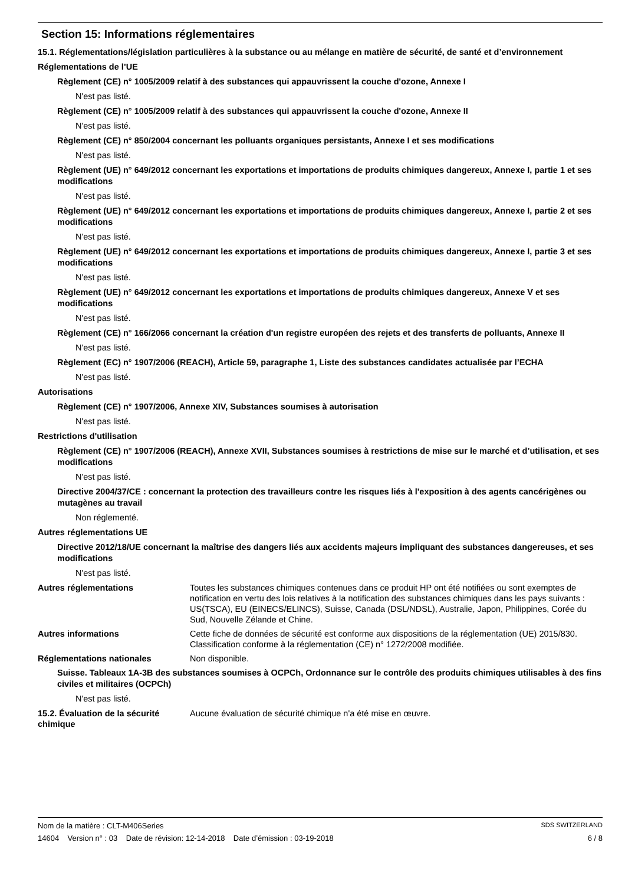Section 15: Informations réglementaires
15.1. Réglementations/législation particulières à la substance ou au mélange en matière de sécurité, de santé et d’environnement
Réglementations de l’UE
Règlement (CE) n° 1005/2009 relatif à des substances qui appauvrissent la couche d'ozone, Annexe I
N'est pas listé.
Règlement (CE) n° 1005/2009 relatif à des substances qui appauvrissent la couche d'ozone, Annexe II
N'est pas listé.
Règlement (CE) n° 850/2004 concernant les polluants organiques persistants, Annexe I et ses modifications
N'est pas listé.
Règlement (UE) n° 649/2012 concernant les exportations et importations de produits chimiques dangereux, Annexe I, partie 1 et ses modifications
N'est pas listé.
Règlement (UE) n° 649/2012 concernant les exportations et importations de produits chimiques dangereux, Annexe I, partie 2 et ses modifications
N'est pas listé.
Règlement (UE) n° 649/2012 concernant les exportations et importations de produits chimiques dangereux, Annexe I, partie 3 et ses modifications
N'est pas listé.
Règlement (UE) n° 649/2012 concernant les exportations et importations de produits chimiques dangereux, Annexe V et ses modifications
N'est pas listé.
Règlement (CE) n° 166/2066 concernant la création d'un registre européen des rejets et des transferts de polluants, Annexe II
N'est pas listé.
Règlement (EC) n° 1907/2006 (REACH), Article 59, paragraphe 1, Liste des substances candidates actualisée par l’ECHA
N'est pas listé.
Autorisations
Règlement (CE) n° 1907/2006, Annexe XIV, Substances soumises à autorisation
N'est pas listé.
Restrictions d'utilisation
Règlement (CE) n° 1907/2006 (REACH), Annexe XVII, Substances soumises à restrictions de mise sur le marché et d’utilisation, et ses modifications
N'est pas listé.
Directive 2004/37/CE : concernant la protection des travailleurs contre les risques liés à l'exposition à des agents cancérigènes ou mutagènes au travail
Non réglementé.
Autres réglementations UE
Directive 2012/18/UE concernant la maîtrise des dangers liés aux accidents majeurs impliquant des substances dangereuses, et ses modifications
N'est pas listé.
Autres réglementations Toutes les substances chimiques contenues dans ce produit HP ont été notifiées ou sont exemptes de notification en vertu des lois relatives à la notification des substances chimiques dans les pays suivants : US(TSCA), EU (EINECS/ELINCS), Suisse, Canada (DSL/NDSL), Australie, Japon, Philippines, Corée du Sud, Nouvelle Zélande et Chine.
Autres informations Cette fiche de données de sécurité est conforme aux dispositions de la réglementation (UE) 2015/830. Classification conforme à la réglementation (CE) n° 1272/2008 modifiée.
Réglementations nationales Non disponible.
Suisse. Tableaux 1A-3B des substances soumises à OCPCh, Ordonnance sur le contrôle des produits chimiques utilisables à des fins civiles et militaires (OCPCh)
N'est pas listé.
15.2. Évaluation de la sécurité chimique
Aucune évaluation de sécurité chimique n'a été mise en œuvre.
Nom de la matière : CLT-M406Series SDS SWITZERLAND
14604 Version n° : 03 Date de révision: 12-14-2018 Date d’émission : 03-19-2018 6 / 8